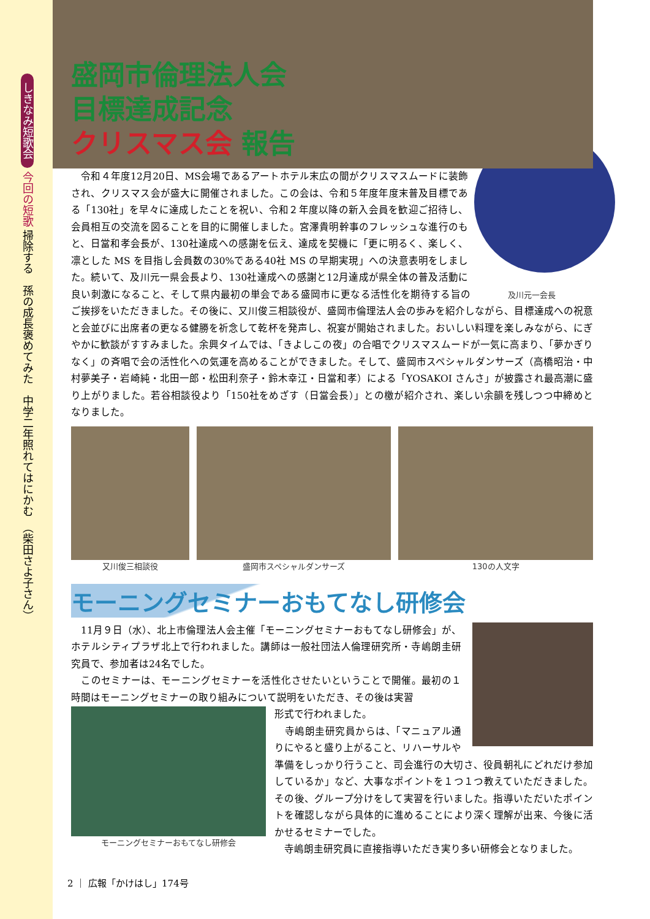しきなみ短歌会 今回の短歌 掃除する　孫の成長褒めてみた　中学二年照れてはにかむ　（柴田さよ子さん）
盛岡市倫理法人会
目標達成記念
クリスマス会 報告
　令和４年度12月20日、MS会場であるアートホテル末広の間がクリスマスムードに装飾され、クリスマス会が盛大に開催されました。この会は、令和５年度年度末普及目標である「130社」を早々に達成したことを祝い、令和２年度以降の新入会員を歓迎ご招待し、会員相互の交流を図ることを目的に開催しました。宮澤貴明幹事のフレッシュな進行のもと、日當和孝会長が、130社達成への感謝を伝え、達成を契機に「更に明るく、楽しく、凛とした MS を目指し会員数の30%である40社 MS の早期実現」への決意表明をしました。続いて、及川元一県会長より、130社達成への感謝と12月達成が県全体の普及活動に良い刺激になること、そして県内最初の単会 及川元一会長 である盛岡市に更なる活性化を期待する旨のご挨拶をいただきました。その後に、又川俊三相談役が、盛岡市倫理法人会の歩みを紹介しながら、目標達成への祝意と会並びに出席者の更なる健勝を祈念して乾杯を発声し、祝宴が開始されました。おいしい料理を楽しみながら、にぎやかに歓談がすすみました。余興タイムでは、「きよしこの夜」の合唱でクリスマスムードが一気に高まり、「夢かぎりなく」の斉唱で会の活性化への気運を高めることができました。そして、盛岡市スペシャルダンサーズ（高橋昭治・中村夢美子・岩崎純・北田一郎・松田利奈子・鈴木幸江・日當和孝）による「YOSAKOI さんさ」が披露され最高潮に盛り上がりました。若谷相談役より「150社をめざす（日當会長）」との檄が紹介され、楽しい余韻を残しつつ中締めとなりました。
又川俊三相談役 盛岡市スペシャルダンサーズ 130の人文字
モーニングセミナーおもてなし研修会
　11月９日（水）、北上市倫理法人会主催「モーニングセミナーおもてなし研修会」が、ホテルシティプラザ北上で行われました。講師は一般社団法人倫理研究所・寺嶋朗圭研究員で、参加者は24名でした。
　このセミナーは、モーニングセミナーを活性化させたいということで開催。最初の１時間はモーニングセミナーの取り組みについて説明をいただき、その後は実習
モーニングセミナーおもてなし研修会
形式で行われました。
　寺嶋朗圭研究員からは、「マニュアル通りにやると盛り上がること、リハーサルや準備をしっかり行うこと、司会進行の大切さ、役員朝礼にどれだけ参加しているか」など、大事なポイントを１つ１つ教えていただきました。その後、グループ分けをして実習を行いました。指導いただいたポイントを確認しながら具体的に進めることにより深く理解が出来、今後に活かせるセミナーでした。
　寺嶋朗圭研究員に直接指導いただき実り多い研修会となりました。
2 ｜ 広報「かけはし」174号